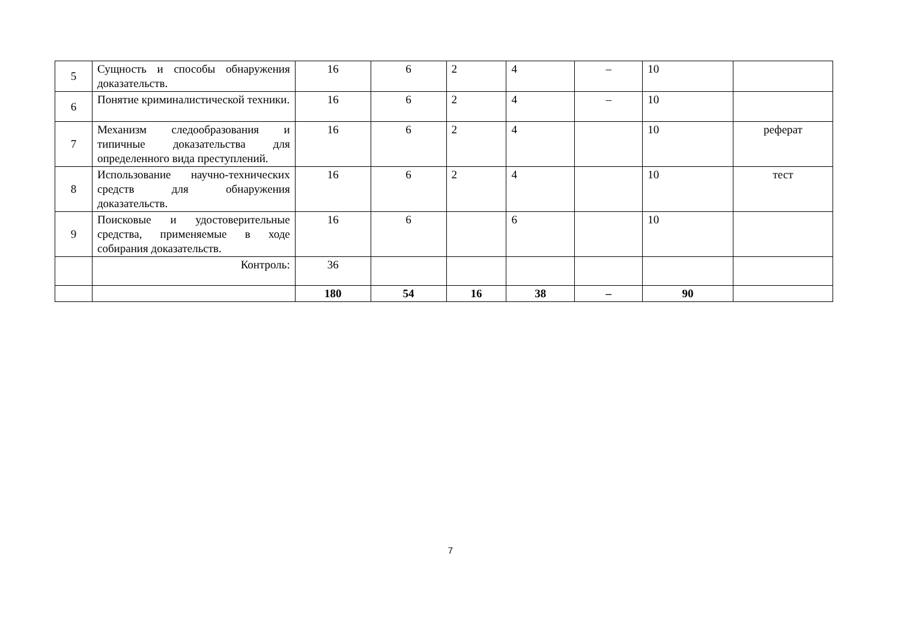| 5 | Сущность и способы обнаружения доказательств. | 16 | 6 | 2 | 4 | – | 10 | |
| 6 | Понятие криминалистической техники. | 16 | 6 | 2 | 4 | – | 10 | |
| 7 | Механизм следообразования и типичные доказательства для определенного вида преступлений. | 16 | 6 | 2 | 4 | | 10 | реферат |
| 8 | Использование научно-технических средств для обнаружения доказательств. | 16 | 6 | 2 | 4 | | 10 | тест |
| 9 | Поисковые и удостоверительные средства, применяемые в ходе собирания доказательств. | 16 | 6 | | 6 | | 10 | |
| | Контроль: | 36 | | | | | | |
| | | 180 | 54 | 16 | 38 | – | 90 | |
7